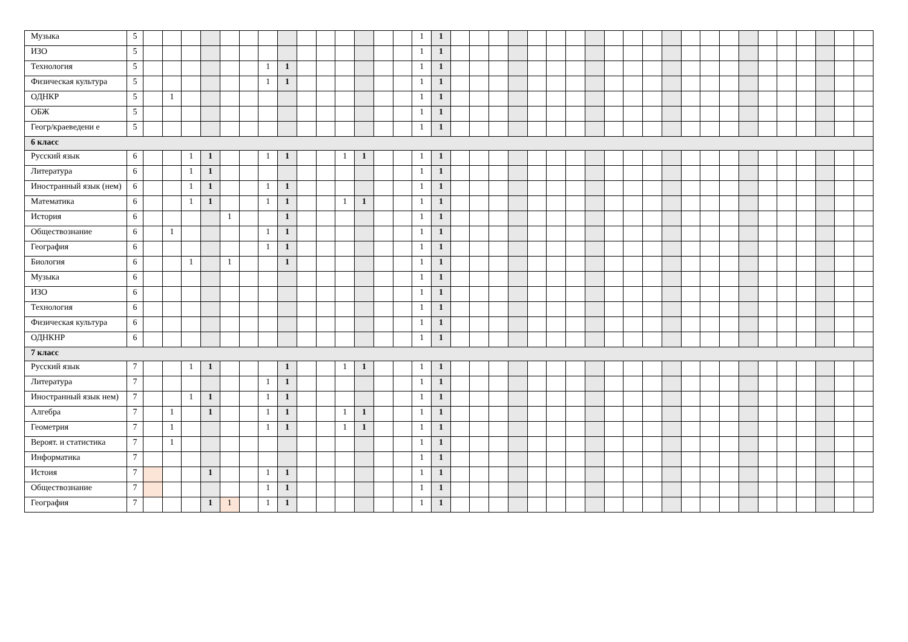| Музыка | 5 | | | | | | | | | | | | | | | 1 | 1 | | | | | | | | | | | | | | | | | | | | | | |
| ИЗО | 5 | | | | | | | | | | | | | | | 1 | 1 | | | | | | | | | | | | | | | | | | | | | | |
| Технология | 5 | | | | | | | 1 | 1 | | | | | | | 1 | 1 | | | | | | | | | | | | | | | | | | | | | | |
| Физическая культура | 5 | | | | | | | 1 | 1 | | | | | | | 1 | 1 | | | | | | | | | | | | | | | | | | | | | | |
| ОДНКР | 5 | | 1 | | | | | | | | | | | | | 1 | 1 | | | | | | | | | | | | | | | | | | | | | | |
| ОБЖ | 5 | | | | | | | | | | | | | | | 1 | 1 | | | | | | | | | | | | | | | | | | | | | | |
| Геогр/краеведени е | 5 | | | | | | | | | | | | | | | 1 | 1 | | | | | | | | | | | | | | | | | | | | | | |
| 6 класс | | | | | | | | | | | | | | | | | | | | | | | | | | | | | | | | | | | | | | | |
| Русский язык | 6 | | | 1 | 1 | | | 1 | 1 | | | 1 | 1 | | | 1 | 1 | | | | | | | | | | | | | | | | | | | | | | |
| Литература | 6 | | | 1 | 1 | | | | | | | | | | | 1 | 1 | | | | | | | | | | | | | | | | | | | | | | |
| Иностранный язык (нем) | 6 | | | 1 | 1 | | | 1 | 1 | | | | | | | 1 | 1 | | | | | | | | | | | | | | | | | | | | | | |
| Математика | 6 | | | 1 | 1 | | | 1 | 1 | | | 1 | 1 | | | 1 | 1 | | | | | | | | | | | | | | | | | | | | | | |
| История | 6 | | | | | 1 | | | 1 | | | | | | | 1 | 1 | | | | | | | | | | | | | | | | | | | | | | |
| Обществознание | 6 | | 1 | | | | | 1 | 1 | | | | | | | 1 | 1 | | | | | | | | | | | | | | | | | | | | | | |
| География | 6 | | | | | | | 1 | 1 | | | | | | | 1 | 1 | | | | | | | | | | | | | | | | | | | | | | |
| Биология | 6 | | | 1 | | 1 | | | 1 | | | | | | | 1 | 1 | | | | | | | | | | | | | | | | | | | | | | |
| Музыка | 6 | | | | | | | | | | | | | | | 1 | 1 | | | | | | | | | | | | | | | | | | | | | | |
| ИЗО | 6 | | | | | | | | | | | | | | | 1 | 1 | | | | | | | | | | | | | | | | | | | | | | |
| Технология | 6 | | | | | | | | | | | | | | | 1 | 1 | | | | | | | | | | | | | | | | | | | | | | |
| Физическая культура | 6 | | | | | | | | | | | | | | | 1 | 1 | | | | | | | | | | | | | | | | | | | | | | |
| ОДНКНР | 6 | | | | | | | | | | | | | | | 1 | 1 | | | | | | | | | | | | | | | | | | | | | | |
| 7 класс | | | | | | | | | | | | | | | | | | | | | | | | | | | | | | | | | | | | | | | |
| Русский язык | 7 | | | 1 | 1 | | | | 1 | | | 1 | 1 | | | 1 | 1 | | | | | | | | | | | | | | | | | | | | | | |
| Литература | 7 | | | | | | | 1 | 1 | | | | | | | 1 | 1 | | | | | | | | | | | | | | | | | | | | | | |
| Иностранный язык нем) | 7 | | | 1 | 1 | | | 1 | 1 | | | | | | | 1 | 1 | | | | | | | | | | | | | | | | | | | | | | |
| Алгебра | 7 | | 1 | | 1 | | | 1 | 1 | | | 1 | 1 | | | 1 | 1 | | | | | | | | | | | | | | | | | | | | | | |
| Геометрия | 7 | | 1 | | | | | 1 | 1 | | | 1 | 1 | | | 1 | 1 | | | | | | | | | | | | | | | | | | | | | | |
| Вероят. и статистика | 7 | | 1 | | | | | | | | | | | | | 1 | 1 | | | | | | | | | | | | | | | | | | | | | | |
| Информатика | 7 | | | | | | | | | | | | | | | 1 | 1 | | | | | | | | | | | | | | | | | | | | | | |
| Истоия | 7 | | | | 1 | | | 1 | 1 | | | | | | | 1 | 1 | | | | | | | | | | | | | | | | | | | | | | |
| Обществознание | 7 | | | | | | | 1 | 1 | | | | | | | 1 | 1 | | | | | | | | | | | | | | | | | | | | | | |
| География | 7 | | | | 1 | 1 | | 1 | 1 | | | | | | | 1 | 1 | | | | | | | | | | | | | | | | | | | | | | |